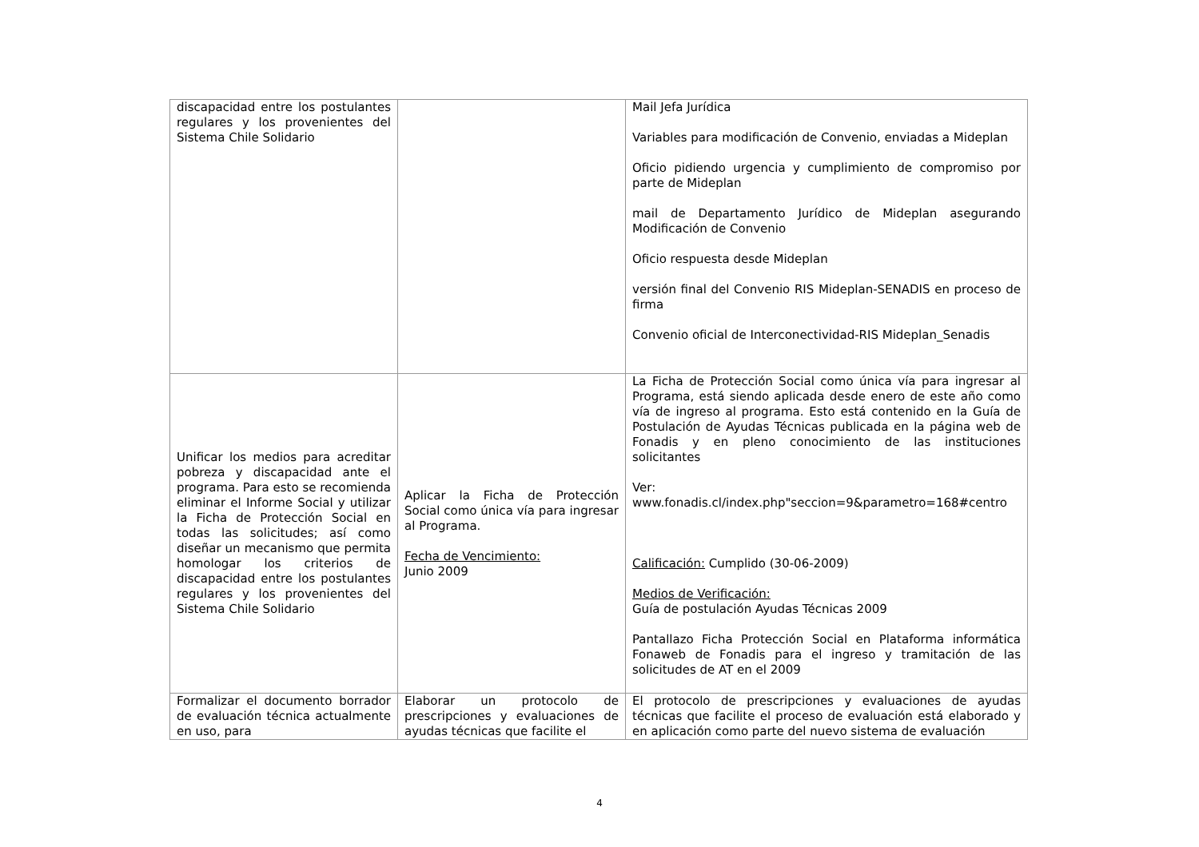| discapacidad entre los postulantes regulares y los provenientes del Sistema Chile Solidario | | Mail Jefa Jurídica Variables para modificación de Convenio, enviadas a Mideplan Oficio pidiendo urgencia y cumplimiento de compromiso por parte de Mideplan mail de Departamento Jurídico de Mideplan asegurando Modificación de Convenio Oficio respuesta desde Mideplan versión final del Convenio RIS Mideplan-SENADIS en proceso de firma Convenio oficial de Interconectividad-RIS Mideplan_Senadis |
| Unificar los medios para acreditar pobreza y discapacidad ante el programa. Para esto se recomienda eliminar el Informe Social y utilizar la Ficha de Protección Social en todas las solicitudes; así como diseñar un mecanismo que permita homologar los criterios de discapacidad entre los postulantes regulares y los provenientes del Sistema Chile Solidario | Aplicar la Ficha de Protección Social como única vía para ingresar al Programa. Fecha de Vencimiento: Junio 2009 | La Ficha de Protección Social como única vía para ingresar al Programa, está siendo aplicada desde enero de este año como vía de ingreso al programa. Esto está contenido en la Guía de Postulación de Ayudas Técnicas publicada en la página web de Fonadis y en pleno conocimiento de las instituciones solicitantes Ver: www.fonadis.cl/index.php"seccion=9&parametro=168#centro Calificación: Cumplido (30-06-2009) Medios de Verificación: Guía de postulación Ayudas Técnicas 2009 Pantallazo Ficha Protección Social en Plataforma informática Fonaweb de Fonadis para el ingreso y tramitación de las solicitudes de AT en el 2009 |
| Formalizar el documento borrador de evaluación técnica actualmente en uso, para | Elaborar un protocolo de prescripciones y evaluaciones de ayudas técnicas que facilite el | El protocolo de prescripciones y evaluaciones de ayudas técnicas que facilite el proceso de evaluación está elaborado y en aplicación como parte del nuevo sistema de evaluación |
4